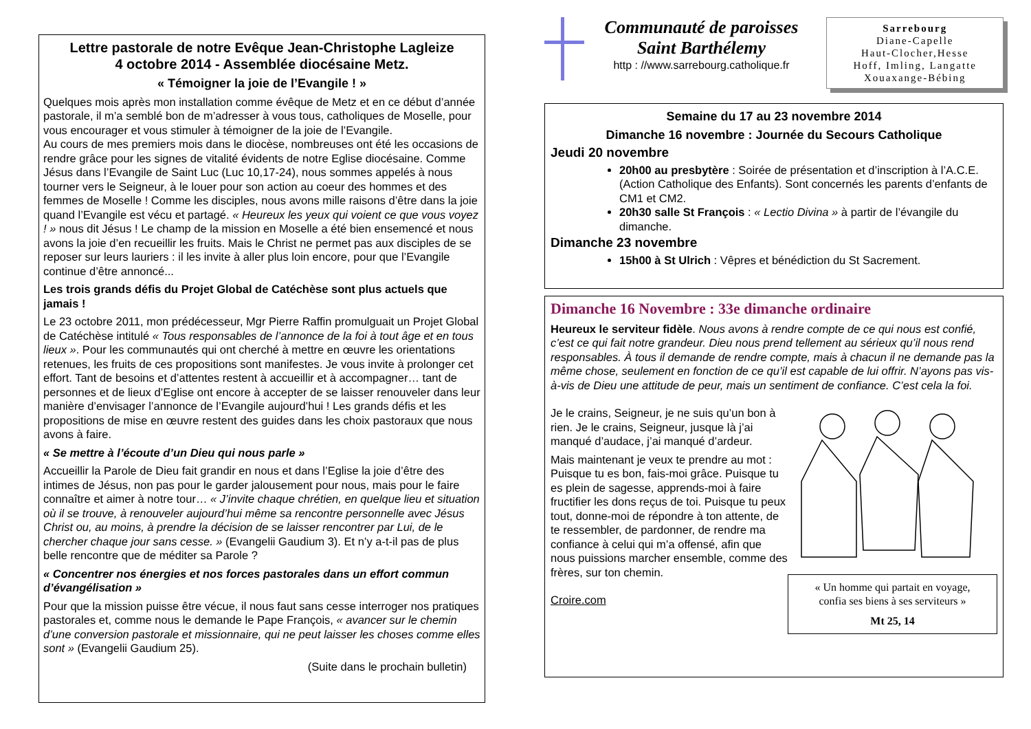Lettre pastorale de notre Evêque Jean-Christophe Lagleize
4 octobre 2014 - Assemblée diocésaine Metz.
« Témoigner la joie de l’Evangile ! »
Quelques mois après mon installation comme évêque de Metz et en ce début d’année pastorale, il m’a semblé bon de m’adresser à vous tous, catholiques de Moselle, pour vous encourager et vous stimuler à témoigner de la joie de l’Evangile.
Au cours de mes premiers mois dans le diocèse, nombreuses ont été les occasions de rendre grâce pour les signes de vitalité évidents de notre Eglise diocésaine. Comme Jésus dans l’Evangile de Saint Luc (Luc 10,17-24), nous sommes appelés à nous tourner vers le Seigneur, à le louer pour son action au coeur des hommes et des femmes de Moselle ! Comme les disciples, nous avons mille raisons d’être dans la joie quand l’Evangile est vécu et partagé. « Heureux les yeux qui voient ce que vous voyez ! » nous dit Jésus ! Le champ de la mission en Moselle a été bien ensemencé et nous avons la joie d’en recueillir les fruits. Mais le Christ ne permet pas aux disciples de se reposer sur leurs lauriers : il les invite à aller plus loin encore, pour que l’Evangile continue d’être annoncé...
Les trois grands défis du Projet Global de Catéchèse sont plus actuels que jamais !
Le 23 octobre 2011, mon prédécesseur, Mgr Pierre Raffin promulguait un Projet Global de Catéchèse intitulé « Tous responsables de l’annonce de la foi à tout âge et en tous lieux ». Pour les communautés qui ont cherché à mettre en œuvre les orientations retenues, les fruits de ces propositions sont manifestes. Je vous invite à prolonger cet effort. Tant de besoins et d’attentes restent à accueillir et à accompagner… tant de personnes et de lieux d’Eglise ont encore à accepter de se laisser renouveler dans leur manière d’envisager l’annonce de l’Evangile aujourd’hui ! Les grands défis et les propositions de mise en œuvre restent des guides dans les choix pastoraux que nous avons à faire.
« Se mettre à l’écoute d’un Dieu qui nous parle »
Accueillir la Parole de Dieu fait grandir en nous et dans l’Eglise la joie d’être des intimes de Jésus, non pas pour le garder jalousement pour nous, mais pour le faire connaître et aimer à notre tour… « J’invite chaque chrétien, en quelque lieu et situation où il se trouve, à renouveler aujourd’hui même sa rencontre personnelle avec Jésus Christ ou, au moins, à prendre la décision de se laisser rencontrer par Lui, de le chercher chaque jour sans cesse. » (Evangelii Gaudium 3). Et n’y a-t-il pas de plus belle rencontre que de méditer sa Parole ?
« Concentrer nos énergies et nos forces pastorales dans un effort commun d’évangélisation »
Pour que la mission puisse être vécue, il nous faut sans cesse interroger nos pratiques pastorales et, comme nous le demande le Pape François, « avancer sur le chemin d’une conversion pastorale et missionnaire, qui ne peut laisser les choses comme elles sont » (Evangelii Gaudium 25).
(Suite dans le prochain bulletin)
Communauté de paroisses
Saint Barthélemy
http : //www.sarrebourg.catholique.fr
Sarrebourg
Diane-Capelle
Haut-Clocher,Hesse
Hoff, Imling, Langatte
Xouaxange-Bébing
Semaine du 17 au 23 novembre 2014
Dimanche 16 novembre : Journée du Secours Catholique
Jeudi 20 novembre
20h00 au presbytère : Soirée de présentation et d’inscription à l’A.C.E. (Action Catholique des Enfants). Sont concernés les parents d’enfants de CM1 et CM2.
20h30 salle St François : « Lectio Divina » à partir de l’évangile du dimanche.
Dimanche 23 novembre
15h00 à St Ulrich : Vêpres et bénédiction du St Sacrement.
Dimanche 16 Novembre : 33e dimanche ordinaire
Heureux le serviteur fidèle. Nous avons à rendre compte de ce qui nous est confié, c’est ce qui fait notre grandeur. Dieu nous prend tellement au sérieux qu’il nous rend responsables. À tous il demande de rendre compte, mais à chacun il ne demande pas la même chose, seulement en fonction de ce qu’il est capable de lui offrir. N’ayons pas vis-à-vis de Dieu une attitude de peur, mais un sentiment de confiance. C’est cela la foi.
Je le crains, Seigneur, je ne suis qu’un bon à rien. Je le crains, Seigneur, jusque là j’ai manqué d’audace, j’ai manqué d’ardeur.
Mais maintenant je veux te prendre au mot : Puisque tu es bon, fais-moi grâce. Puisque tu es plein de sagesse, apprends-moi à faire fructifier les dons reçus de toi. Puisque tu peux tout, donne-moi de répondre à ton attente, de te ressembler, de pardonner, de rendre ma confiance à celui qui m’a offensé, afin que nous puissions marcher ensemble, comme des frères, sur ton chemin.
Croire.com
« Un homme qui partait en voyage,
confia ses biens à ses serviteurs »
Mt 25, 14